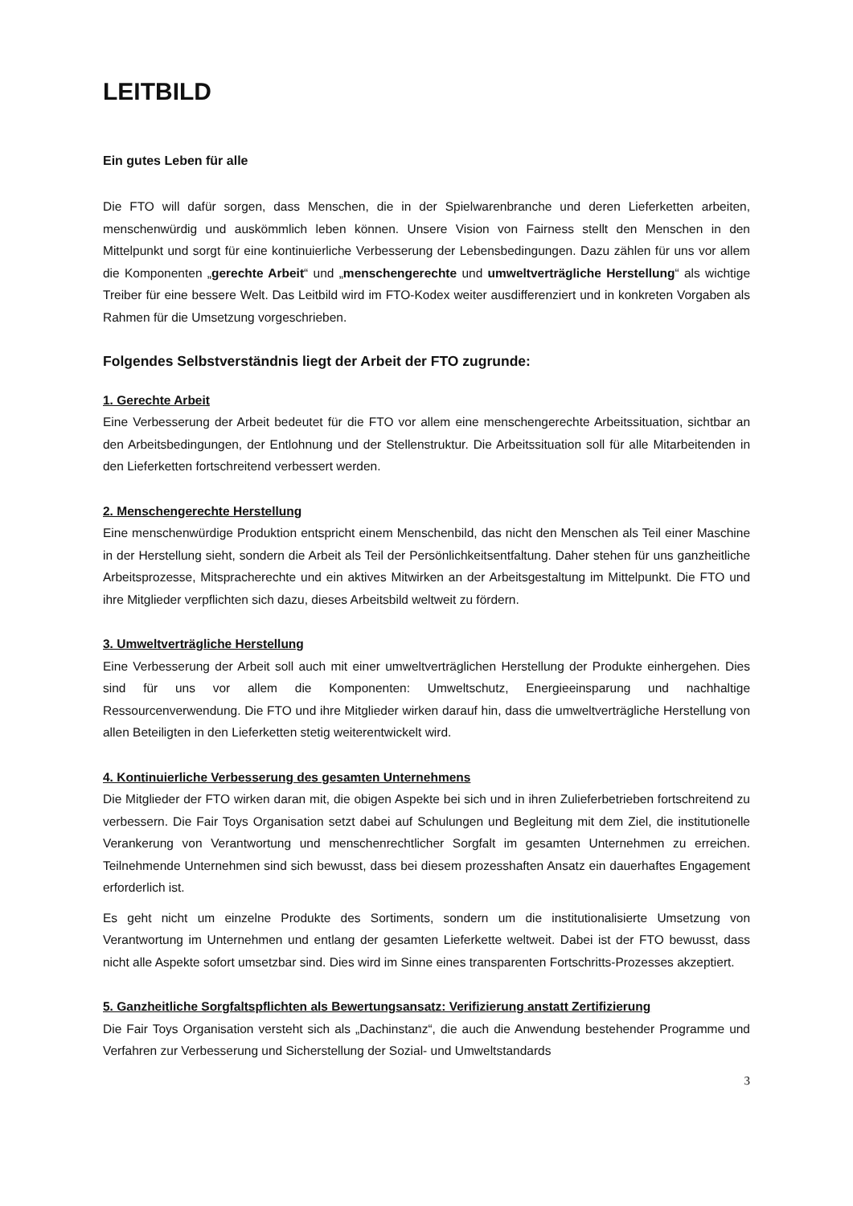LEITBILD
Ein gutes Leben für alle
Die FTO will dafür sorgen, dass Menschen, die in der Spielwarenbranche und deren Lieferketten arbeiten, menschenwürdig und auskömmlich leben können. Unsere Vision von Fairness stellt den Menschen in den Mittelpunkt und sorgt für eine kontinuierliche Verbesserung der Lebensbedingungen. Dazu zählen für uns vor allem die Komponenten „gerechte Arbeit“ und „menschengerechte und umweltverträgliche Herstellung“ als wichtige Treiber für eine bessere Welt. Das Leitbild wird im FTO-Kodex weiter ausdifferenziert und in konkreten Vorgaben als Rahmen für die Umsetzung vorgeschrieben.
Folgendes Selbstverständnis liegt der Arbeit der FTO zugrunde:
1. Gerechte Arbeit
Eine Verbesserung der Arbeit bedeutet für die FTO vor allem eine menschengerechte Arbeitssituation, sichtbar an den Arbeitsbedingungen, der Entlohnung und der Stellenstruktur. Die Arbeitssituation soll für alle Mitarbeitenden in den Lieferketten fortschreitend verbessert werden.
2. Menschengerechte Herstellung
Eine menschenwürdige Produktion entspricht einem Menschenbild, das nicht den Menschen als Teil einer Maschine in der Herstellung sieht, sondern die Arbeit als Teil der Persönlichkeitsentfaltung. Daher stehen für uns ganzheitliche Arbeitsprozesse, Mitspracherechte und ein aktives Mitwirken an der Arbeitsgestaltung im Mittelpunkt. Die FTO und ihre Mitglieder verpflichten sich dazu, dieses Arbeitsbild weltweit zu fördern.
3. Umweltverträgliche Herstellung
Eine Verbesserung der Arbeit soll auch mit einer umweltverträglichen Herstellung der Produkte einhergehen. Dies sind für uns vor allem die Komponenten: Umweltschutz, Energieeinsparung und nachhaltige Ressourcenverwendung. Die FTO und ihre Mitglieder wirken darauf hin, dass die umweltverträgliche Herstellung von allen Beteiligten in den Lieferketten stetig weiterentwickelt wird.
4. Kontinuierliche Verbesserung des gesamten Unternehmens
Die Mitglieder der FTO wirken daran mit, die obigen Aspekte bei sich und in ihren Zulieferbetrieben fortschreitend zu verbessern. Die Fair Toys Organisation setzt dabei auf Schulungen und Begleitung mit dem Ziel, die institutionelle Verankerung von Verantwortung und menschenrechtlicher Sorgfalt im gesamten Unternehmen zu erreichen. Teilnehmende Unternehmen sind sich bewusst, dass bei diesem prozesshaften Ansatz ein dauerhaftes Engagement erforderlich ist.
Es geht nicht um einzelne Produkte des Sortiments, sondern um die institutionalisierte Umsetzung von Verantwortung im Unternehmen und entlang der gesamten Lieferkette weltweit. Dabei ist der FTO bewusst, dass nicht alle Aspekte sofort umsetzbar sind. Dies wird im Sinne eines transparenten Fortschritts-Prozesses akzeptiert.
5. Ganzheitliche Sorgfaltspflichten als Bewertungsansatz: Verifizierung anstatt Zertifizierung
Die Fair Toys Organisation versteht sich als „Dachinstanz“, die auch die Anwendung bestehender Programme und Verfahren zur Verbesserung und Sicherstellung der Sozial- und Umweltstandards
3